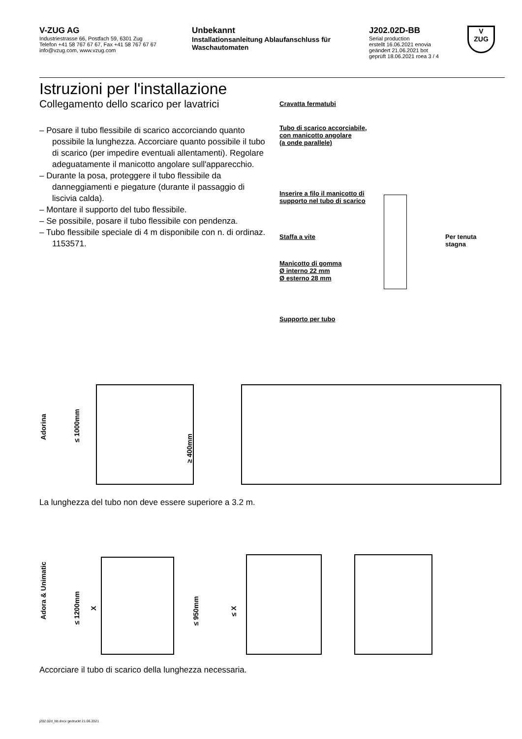V-ZUG AG
Industriestrasse 66, Postfach 59, 6301 Zug
Telefon +41 58 767 67 67, Fax +41 58 767 67 67
info@vzug.com, www.vzug.com
Unbekannt
Installationsanleitung Ablaufanschluss für Waschautomaten
J202.02D-BB
Serial production
erstellt 16.06.2021 enovia
geändert 21.06.2021 bot
geprüft 18.06.2021 roea 3 / 4
V
ZUG
Istruzioni per l'installazione
Collegamento dello scarico per lavatrici
– Posare il tubo flessibile di scarico accorciando quanto possibile la lunghezza. Accorciare quanto possibile il tubo di scarico (per impedire eventuali allentamenti). Regolare adeguatamente il manicotto angolare sull'apparecchio.
– Durante la posa, proteggere il tubo flessibile da danneggiamenti e piegature (durante il passaggio di liscivia calda).
– Montare il supporto del tubo flessibile.
– Se possibile, posare il tubo flessibile con pendenza.
– Tubo flessibile speciale di 4 m disponibile con n. di ordinaz. 1153571.
Cravatta fermatubi
Tubo di scarico accorciabile,
con manicotto angolare
(a onde parallele)
Inserire a filo il manicotto di
supporto nel tubo di scarico
Staffa a vite
Manicotto di gomma
Ø interno 22 mm
Ø esterno 28 mm
Supporto per tubo
Per tenuta
stagna
Adorina
≤ 1000mm
≥ 400mm
La lunghezza del tubo non deve essere superiore a 3.2 m.
Adora & Unimatic
≤ 1200mm
X
≤ 950mm
≤ X
Accorciare il tubo di scarico della lunghezza necessaria.
j202.02d_bb.docx gedruckt 21.06.2021